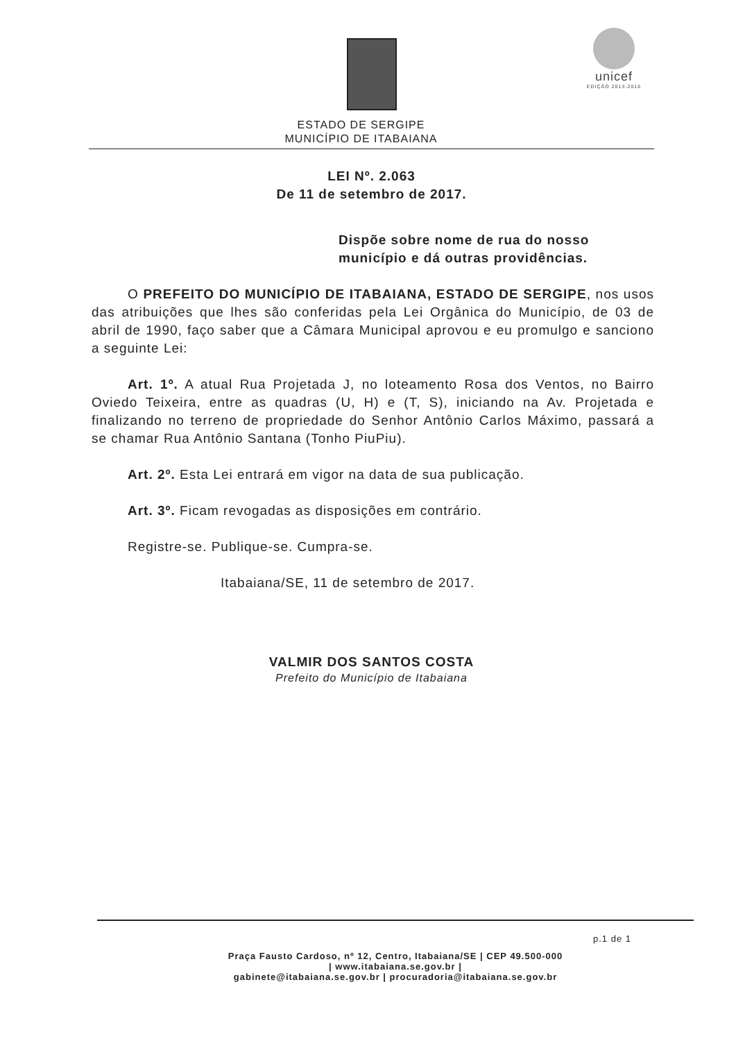unicef
EDIÇÃO 2013-2016
ESTADO DE SERGIPE
MUNICÍPIO DE ITABAIANA
LEI Nº. 2.063
De 11 de setembro de 2017.
Dispõe sobre nome de rua do nosso município e dá outras providências.
O PREFEITO DO MUNICÍPIO DE ITABAIANA, ESTADO DE SERGIPE, nos usos das atribuições que lhes são conferidas pela Lei Orgânica do Município, de 03 de abril de 1990, faço saber que a Câmara Municipal aprovou e eu promulgo e sanciono a seguinte Lei:
Art. 1º. A atual Rua Projetada J, no loteamento Rosa dos Ventos, no Bairro Oviedo Teixeira, entre as quadras (U, H) e (T, S), iniciando na Av. Projetada e finalizando no terreno de propriedade do Senhor Antônio Carlos Máximo, passará a se chamar Rua Antônio Santana (Tonho PiuPiu).
Art. 2º. Esta Lei entrará em vigor na data de sua publicação.
Art. 3º. Ficam revogadas as disposições em contrário.
Registre-se. Publique-se. Cumpra-se.
Itabaiana/SE, 11 de setembro de 2017.
VALMIR DOS SANTOS COSTA
Prefeito do Município de Itabaiana
p.1 de 1
Praça Fausto Cardoso, nº 12, Centro, Itabaiana/SE | CEP 49.500-000
| www.itabaiana.se.gov.br |
gabinete@itabaiana.se.gov.br | procuradoria@itabaiana.se.gov.br